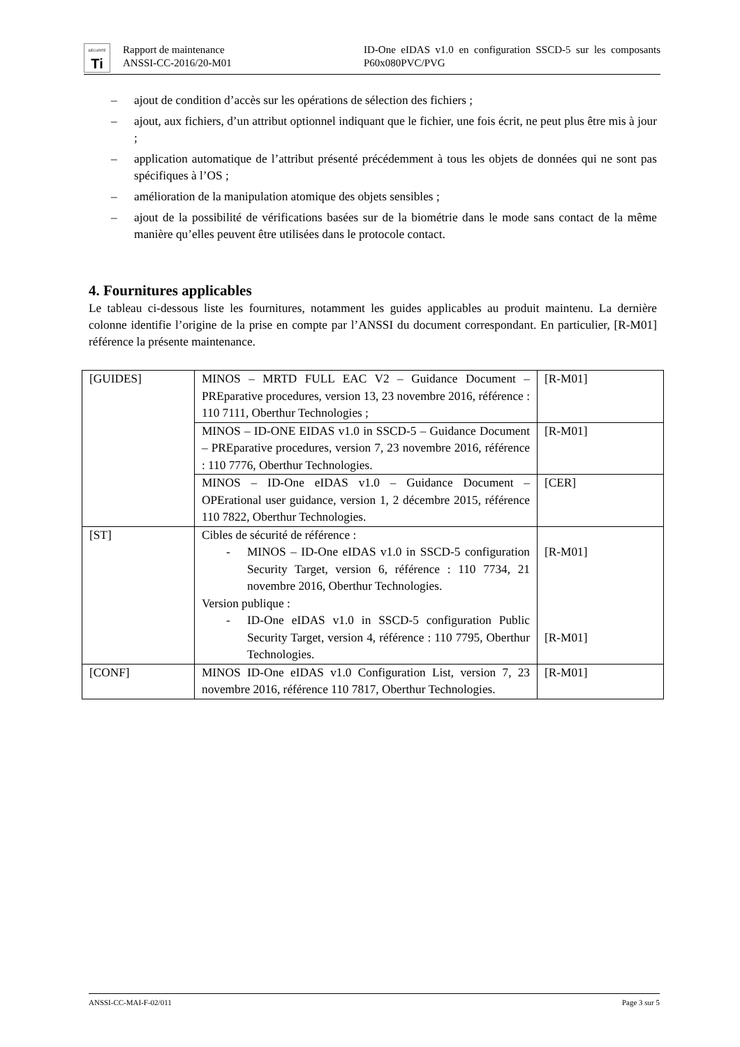SÉCURITÉ
Ti
Rapport de maintenance
ANSSI-CC-2016/20-M01
ID-One eIDAS v1.0 en configuration SSCD-5 sur les composants P60x080PVC/PVG
– ajout de condition d’accès sur les opérations de sélection des fichiers ;
– ajout, aux fichiers, d’un attribut optionnel indiquant que le fichier, une fois écrit, ne peut plus être mis à jour ;
– application automatique de l’attribut présenté précédemment à tous les objets de données qui ne sont pas spécifiques à l’OS ;
– amélioration de la manipulation atomique des objets sensibles ;
– ajout de la possibilité de vérifications basées sur de la biométrie dans le mode sans contact de la même manière qu’elles peuvent être utilisées dans le protocole contact.
4. Fournitures applicables
Le tableau ci-dessous liste les fournitures, notamment les guides applicables au produit maintenu. La dernière colonne identifie l’origine de la prise en compte par l’ANSSI du document correspondant. En particulier, [R-M01] référence la présente maintenance.
| [GUIDES] | MINOS – MRTD FULL EAC V2 – Guidance Document – PREparative procedures, version 13, 23 novembre 2016, référence : 110 7111, Oberthur Technologies ; | [R-M01] |
| | MINOS – ID-ONE EIDAS v1.0 in SSCD-5 – Guidance Document – PREparative procedures, version 7, 23 novembre 2016, référence : 110 7776, Oberthur Technologies. | [R-M01] |
| | MINOS – ID-One eIDAS v1.0 – Guidance Document – OPErational user guidance, version 1, 2 décembre 2015, référence 110 7822, Oberthur Technologies. | [CER] |
| [ST] | Cibles de sécurité de référence : - MINOS – ID-One eIDAS v1.0 in SSCD-5 configuration Security Target, version 6, référence : 110 7734, 21 novembre 2016, Oberthur Technologies. Version publique : - ID-One eIDAS v1.0 in SSCD-5 configuration Public Security Target, version 4, référence : 110 7795, Oberthur Technologies. | [R-M01] [R-M01] |
| [CONF] | MINOS ID-One eIDAS v1.0 Configuration List, version 7, 23 novembre 2016, référence 110 7817, Oberthur Technologies. | [R-M01] |
ANSSI-CC-MAI-F-02/011 Page 3 sur 5